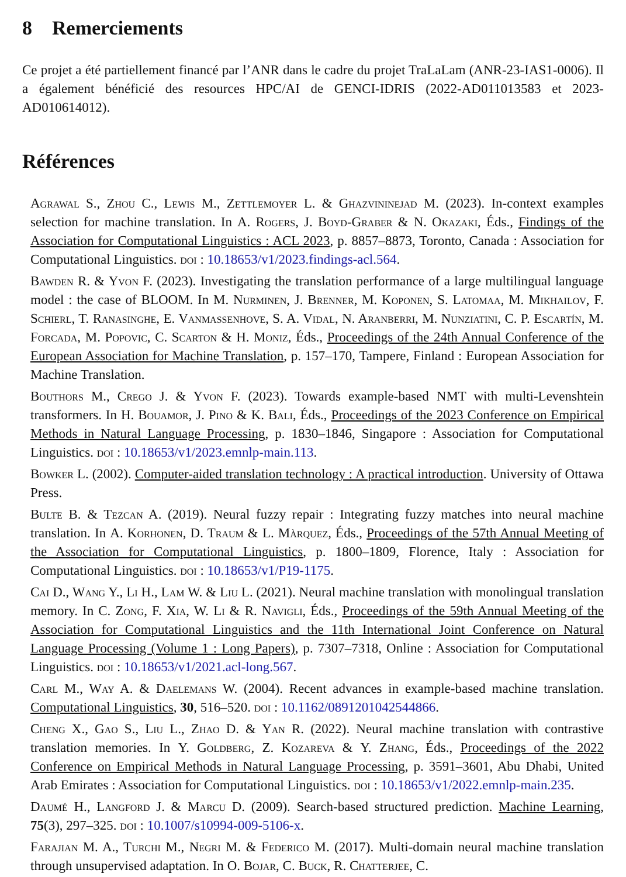8 Remerciements
Ce projet a été partiellement financé par l’ANR dans le cadre du projet TraLaLam (ANR-23-IAS1-0006). Il a également bénéficié des resources HPC/AI de GENCI-IDRIS (2022-AD011013583 et 2023-AD010614012).
Références
Agrawal S., Zhou C., Lewis M., Zettlemoyer L. & Ghazvininejad M. (2023). In-context examples selection for machine translation. In A. Rogers, J. Boyd-Graber & N. Okazaki, Éds., Findings of the Association for Computational Linguistics : ACL 2023, p. 8857–8873, Toronto, Canada : Association for Computational Linguistics. doi : 10.18653/v1/2023.findings-acl.564.
Bawden R. & Yvon F. (2023). Investigating the translation performance of a large multilingual language model : the case of BLOOM. In M. Nurminen, J. Brenner, M. Koponen, S. Latomaa, M. Mikhailov, F. Schierl, T. Ranasinghe, E. Vanmassenhove, S. A. Vidal, N. Aranberri, M. Nunziatini, C. P. Escartín, M. Forcada, M. Popovic, C. Scarton & H. Moniz, Éds., Proceedings of the 24th Annual Conference of the European Association for Machine Translation, p. 157–170, Tampere, Finland : European Association for Machine Translation.
Bouthors M., Crego J. & Yvon F. (2023). Towards example-based NMT with multi-Levenshtein transformers. In H. Bouamor, J. Pino & K. Bali, Éds., Proceedings of the 2023 Conference on Empirical Methods in Natural Language Processing, p. 1830–1846, Singapore : Association for Computational Linguistics. doi : 10.18653/v1/2023.emnlp-main.113.
Bowker L. (2002). Computer-aided translation technology : A practical introduction. University of Ottawa Press.
Bulte B. & Tezcan A. (2019). Neural fuzzy repair : Integrating fuzzy matches into neural machine translation. In A. Korhonen, D. Traum & L. Màrquez, Éds., Proceedings of the 57th Annual Meeting of the Association for Computational Linguistics, p. 1800–1809, Florence, Italy : Association for Computational Linguistics. doi : 10.18653/v1/P19-1175.
Cai D., Wang Y., Li H., Lam W. & Liu L. (2021). Neural machine translation with monolingual translation memory. In C. Zong, F. Xia, W. Li & R. Navigli, Éds., Proceedings of the 59th Annual Meeting of the Association for Computational Linguistics and the 11th International Joint Conference on Natural Language Processing (Volume 1 : Long Papers), p. 7307–7318, Online : Association for Computational Linguistics. doi : 10.18653/v1/2021.acl-long.567.
Carl M., Way A. & Daelemans W. (2004). Recent advances in example-based machine translation. Computational Linguistics, 30, 516–520. doi : 10.1162/0891201042544866.
Cheng X., Gao S., Liu L., Zhao D. & Yan R. (2022). Neural machine translation with contrastive translation memories. In Y. Goldberg, Z. Kozareva & Y. Zhang, Éds., Proceedings of the 2022 Conference on Empirical Methods in Natural Language Processing, p. 3591–3601, Abu Dhabi, United Arab Emirates : Association for Computational Linguistics. doi : 10.18653/v1/2022.emnlp-main.235.
Daumé H., Langford J. & Marcu D. (2009). Search-based structured prediction. Machine Learning, 75(3), 297–325. doi : 10.1007/s10994-009-5106-x.
Farajian M. A., Turchi M., Negri M. & Federico M. (2017). Multi-domain neural machine translation through unsupervised adaptation. In O. Bojar, C. Buck, R. Chatterjee, C.